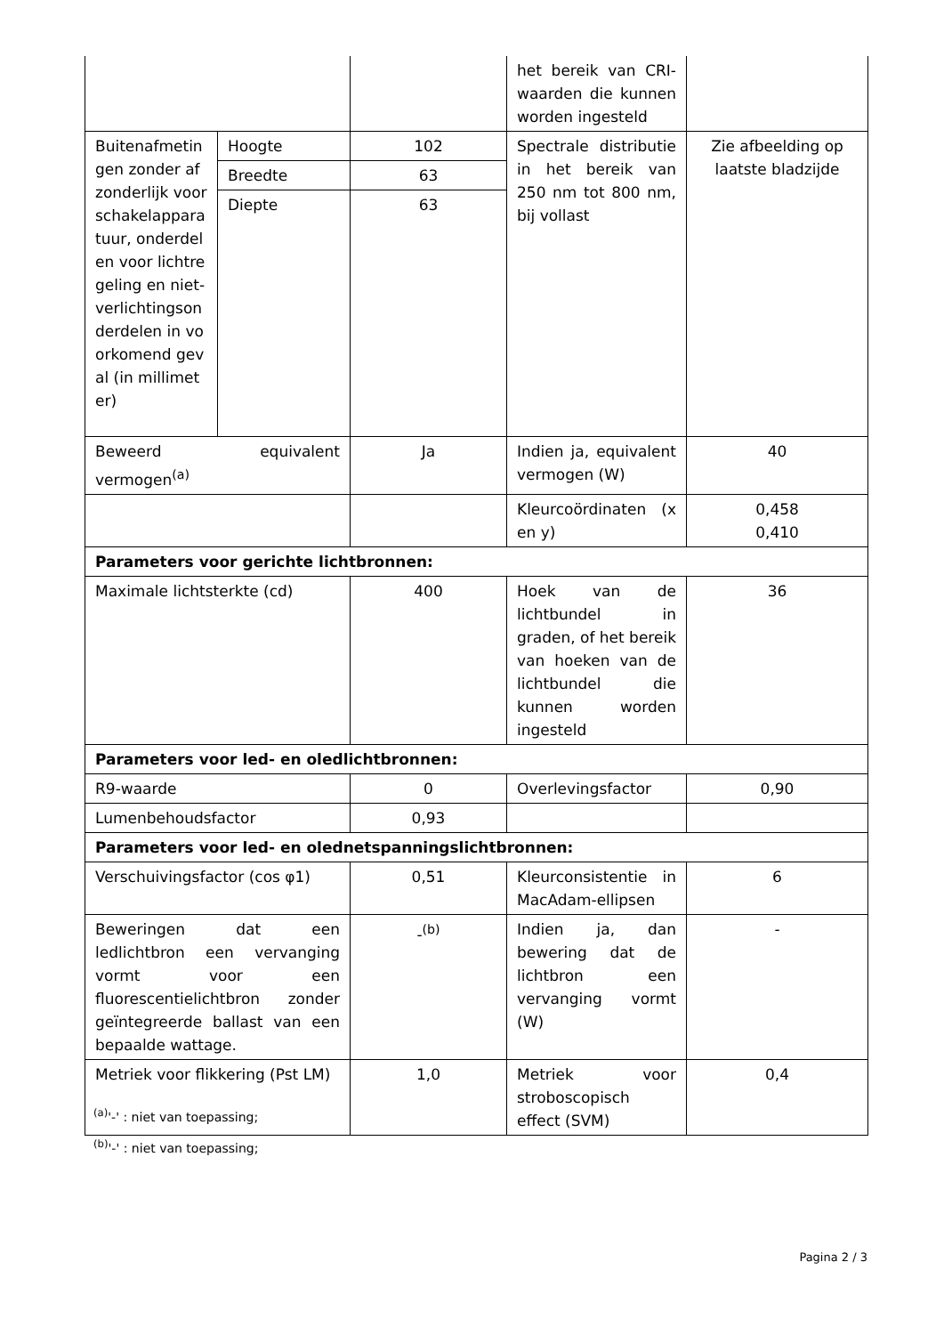| | | | het bereik van CRI-waarden die kunnen worden ingesteld | |
| Buitenafmetingen zonder afzonderlijk voorschakelapparatuur, onderdelen voor lichtregeling en niet-verlichtingsonderdelen in voorkomend geval (in millimeter) | Hoogte | 102 | Spectrale distributie in het bereik van 250 nm tot 800 nm, bij vollast | Zie afbeelding op laatste bladzijde |
| | Breedte | 63 | | |
| | Diepte | 63 | | |
| Beweerd equivalent vermogen<sup>(a)</sup> | | Ja | Indien ja, equivalent vermogen (W) | 40 |
| | | | Kleurcoördinaten (x en y) | 0,458 0,410 |
| Parameters voor gerichte lichtbronnen: | | | | |
| Maximale lichtsterkte (cd) | | 400 | Hoek van de lichtbundel in graden, of het bereik van hoeken van de lichtbundel die kunnen worden ingesteld | 36 |
| Parameters voor led- en oledlichtbronnen: | | | | |
| R9-waarde | | 0 | Overlevingsfactor | 0,90 |
| Lumenbehoudsfactor | | 0,93 | | |
| Parameters voor led- en olednetspanningslichtbronnen: | | | | |
| Verschuivingsfactor (cos φ1) | | 0,51 | Kleurconsistentie in MacAdam-ellipsen | 6 |
| Beweringen dat een ledlichtbron een vervanging vormt voor een fluorescentielichtbron zonder geïntegreerde ballast van een bepaalde wattage. | | -<sup>(b)</sup> | Indien ja, dan bewering dat de lichtbron een vervanging vormt (W) | - |
| Metriek voor flikkering (Pst LM) | | 1,0 | Metriek voor stroboscopisch effect (SVM) | 0,4 |
<sup>(a)</sup> '-' : niet van toepassing;
<sup>(b)</sup> '-' : niet van toepassing;
Pagina 2 / 3